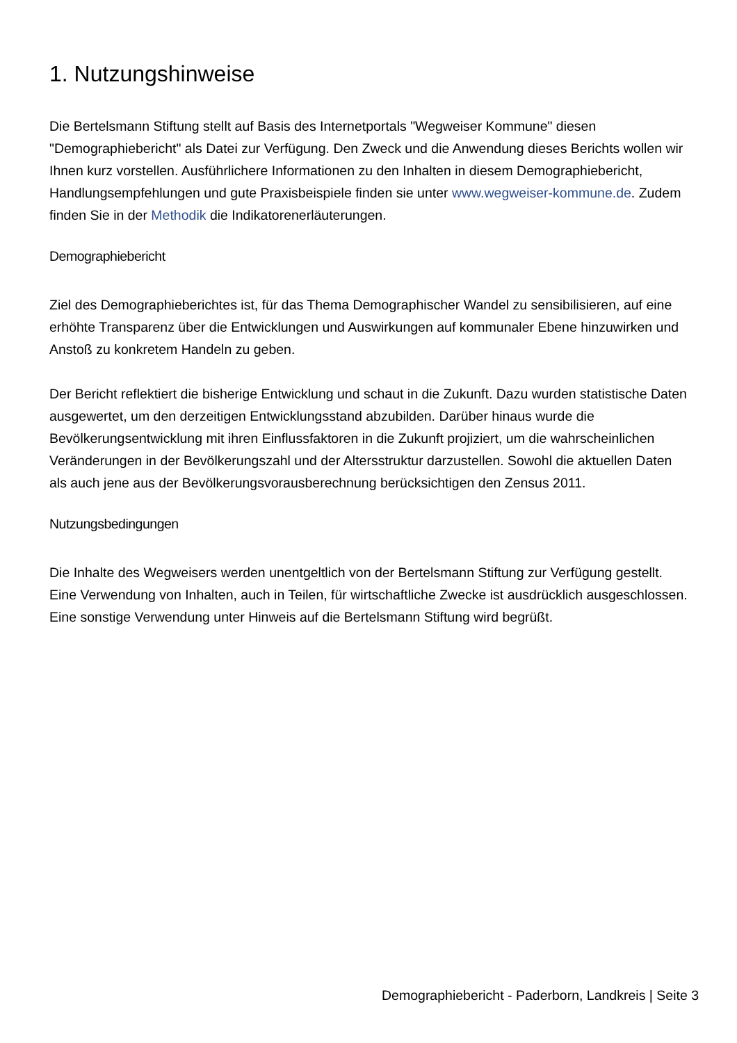1. Nutzungshinweise
Die Bertelsmann Stiftung stellt auf Basis des Internetportals "Wegweiser Kommune" diesen "Demographiebericht" als Datei zur Verfügung. Den Zweck und die Anwendung dieses Berichts wollen wir Ihnen kurz vorstellen. Ausführlichere Informationen zu den Inhalten in diesem Demographiebericht, Handlungsempfehlungen und gute Praxisbeispiele finden sie unter www.wegweiser-kommune.de. Zudem finden Sie in der Methodik die Indikatorenerläuterungen.
Demographiebericht
Ziel des Demographieberichtes ist, für das Thema Demographischer Wandel zu sensibilisieren, auf eine erhöhte Transparenz über die Entwicklungen und Auswirkungen auf kommunaler Ebene hinzuwirken und Anstoß zu konkretem Handeln zu geben.
Der Bericht reflektiert die bisherige Entwicklung und schaut in die Zukunft. Dazu wurden statistische Daten ausgewertet, um den derzeitigen Entwicklungsstand abzubilden. Darüber hinaus wurde die Bevölkerungsentwicklung mit ihren Einflussfaktoren in die Zukunft projiziert, um die wahrscheinlichen Veränderungen in der Bevölkerungszahl und der Altersstruktur darzustellen. Sowohl die aktuellen Daten als auch jene aus der Bevölkerungsvorausberechnung berücksichtigen den Zensus 2011.
Nutzungsbedingungen
Die Inhalte des Wegweisers werden unentgeltlich von der Bertelsmann Stiftung zur Verfügung gestellt. Eine Verwendung von Inhalten, auch in Teilen, für wirtschaftliche Zwecke ist ausdrücklich ausgeschlossen. Eine sonstige Verwendung unter Hinweis auf die Bertelsmann Stiftung wird begrüßt.
Demographiebericht - Paderborn, Landkreis | Seite 3